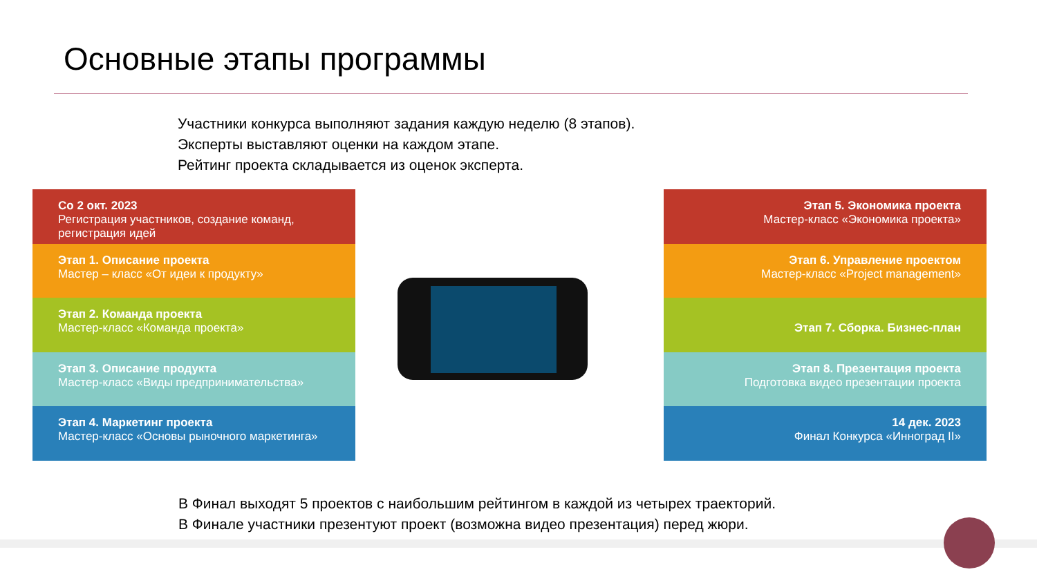Основные этапы программы
Участники конкурса выполняют задания каждую неделю (8 этапов).
Эксперты выставляют оценки на каждом этапе.
Рейтинг проекта складывается из оценок эксперта.
Со 2 окт. 2023
Регистрация участников, создание команд, регистрация идей
Этап 1. Описание проекта
Мастер – класс «От идеи к продукту»
Этап 2. Команда проекта
Мастер-класс «Команда проекта»
Этап 3. Описание продукта
Мастер-класс «Виды предпринимательства»
Этап 4. Маркетинг проекта
Мастер-класс «Основы рыночного маркетинга»
Этап 5. Экономика проекта
Мастер-класс «Экономика проекта»
Этап 6. Управление проектом
Мастер-класс «Project management»
Этап 7. Сборка. Бизнес-план
Этап 8. Презентация проекта
Подготовка видео презентации проекта
14 дек. 2023
Финал Конкурса «Инноград II»
В Финал выходят 5 проектов с наибольшим рейтингом в каждой из четырех траекторий.
В Финале участники презентуют проект (возможна видео презентация) перед жюри.